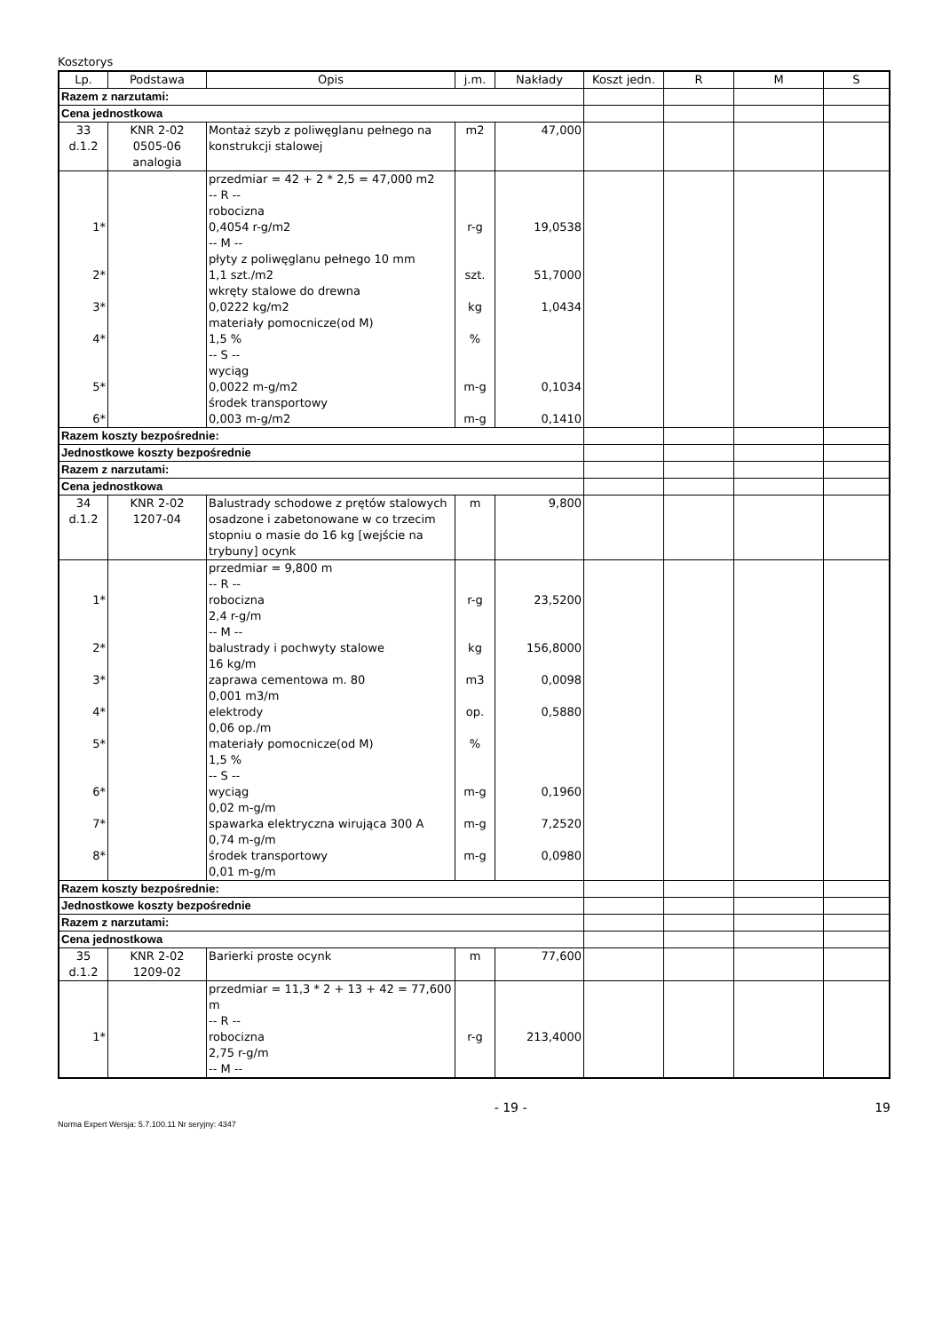Kosztorys
| Lp. | Podstawa | Opis | j.m. | Nakłady | Koszt jedn. | R | M | S |
| --- | --- | --- | --- | --- | --- | --- | --- | --- |
| Razem z narzutami: | | | | | | | | |
| Cena jednostkowa | | | | | | | | |
| 33 d.1.2 | KNR 2-02 0505-06 analogia | Montaż szyb z poliwęglanu pełnego na konstrukcji stalowej | m2 | 47,000 | | | | |
| 1* 2* 3* 4* 5* 6* | | przedmiar = 42 + 2 * 2,5 = 47,000 m2 -- R -- robocizna 0,4054 r-g/m2 -- M -- płyty z poliwęglanu pełnego 10 mm 1,1 szt./m2 wkręty stalowe do drewna 0,0222 kg/m2 materiały pomocnicze(od M) 1,5 % -- S -- wyciąg 0,0022 m-g/m2 środek transportowy 0,003 m-g/m2 | r-g szt. kg % m-g m-g | 19,0538 51,7000 1,0434 0,1034 0,1410 | | | | |
| Razem koszty bezpośrednie: | | | | | | | | |
| Jednostkowe koszty bezpośrednie | | | | | | | | |
| Razem z narzutami: | | | | | | | | |
| Cena jednostkowa | | | | | | | | |
| 34 d.1.2 | KNR 2-02 1207-04 | Balustrady schodowe z prętów stalowych osadzone i zabetonowane w co trzecim stopniu o masie do 16 kg [wejście na trybuny] ocynk | m | 9,800 | | | | |
| 1* 2* 3* 4* 5* 6* 7* 8* | | przedmiar = 9,800 m -- R -- robocizna 2,4 r-g/m -- M -- balustrady i pochwyty stalowe 16 kg/m zaprawa cementowa m. 80 0,001 m3/m elektrody 0,06 op./m materiały pomocnicze(od M) 1,5 % -- S -- wyciąg 0,02 m-g/m spawarka elektryczna wirująca 300 A 0,74 m-g/m środek transportowy 0,01 m-g/m | r-g kg m3 op. % m-g m-g m-g | 23,5200 156,8000 0,0098 0,5880 0,1960 7,2520 0,0980 | | | | |
| Razem koszty bezpośrednie: | | | | | | | | |
| Jednostkowe koszty bezpośrednie | | | | | | | | |
| Razem z narzutami: | | | | | | | | |
| Cena jednostkowa | | | | | | | | |
| 35 d.1.2 | KNR 2-02 1209-02 | Barierki proste ocynk | m | 77,600 | | | | |
| 1* | | przedmiar = 11,3 * 2 + 13 + 42 = 77,600 m -- R -- robocizna 2,75 r-g/m -- M -- | r-g | 213,4000 | | | | |
- 19 - 19
Norma Expert Wersja: 5.7.100.11 Nr seryjny: 4347